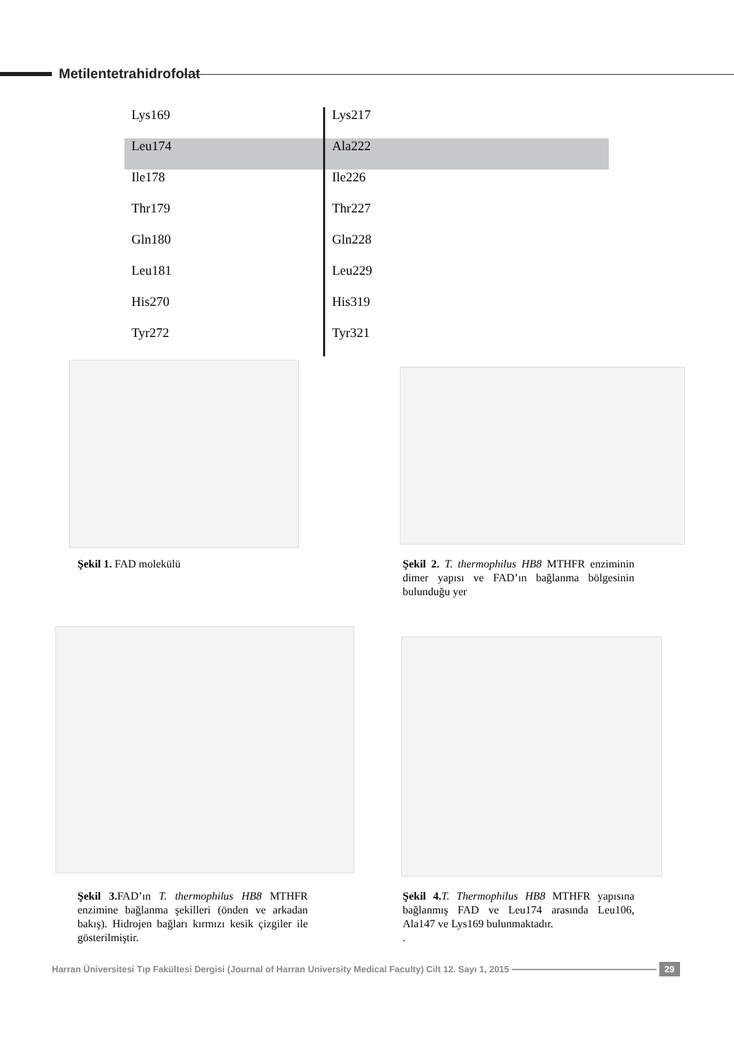Metilentetrahidrofolat
| Lys169 | Lys217 |
| Leu174 | Ala222 |
| Ile178 | Ile226 |
| Thr179 | Thr227 |
| Gln180 | Gln228 |
| Leu181 | Leu229 |
| His270 | His319 |
| Tyr272 | Tyr321 |
Şekil 1. FAD molekülü
Şekil 2. T. thermophilus HB8 MTHFR enziminin dimer yapısı ve FAD’ın bağlanma bölgesinin bulunduğu yer
Şekil 3. FAD’ın T. thermophilus HB8 MTHFR enzimine bağlanma şekilleri (önden ve arkadan bakış). Hidrojen bağları kırmızı kesik çizgiler ile gösterilmiştir.
Şekil 4. T. Thermophilus HB8 MTHFR yapısına bağlanmış FAD ve Leu174 arasında Leu106, Ala147 ve Lys169 bulunmaktadır.
.
Harran Üniversitesi Tıp Fakültesi Dergisi (Journal of Harran University Medical Faculty) Cilt 12. Sayı 1, 2015 29